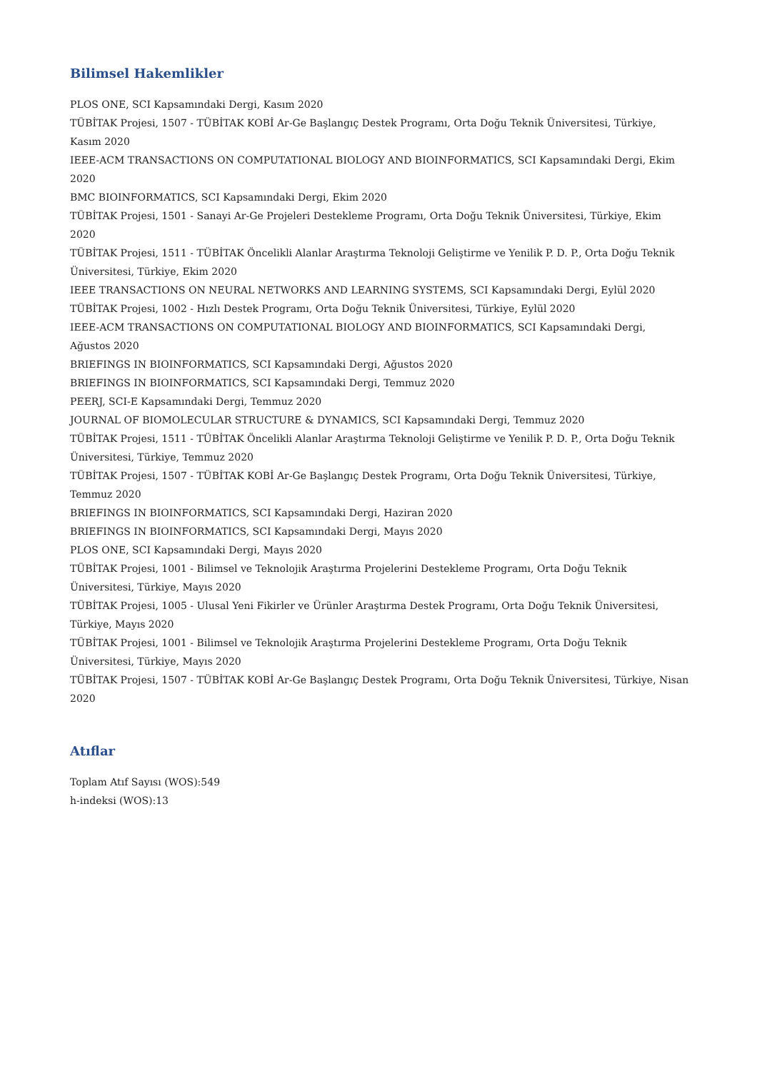Bilimsel Hakemlikler
PLOS ONE, SCI Kapsamındaki Dergi, Kasım 2020
TÜBİTAK Projesi, 1507 - TÜBİTAK KOBİ Ar-Ge Başlangıç Destek Programı, Orta Doğu Teknik Üniversitesi, Türkiye, Kasım 2020
IEEE-ACM TRANSACTIONS ON COMPUTATIONAL BIOLOGY AND BIOINFORMATICS, SCI Kapsamındaki Dergi, Ekim 2020
BMC BIOINFORMATICS, SCI Kapsamındaki Dergi, Ekim 2020
TÜBİTAK Projesi, 1501 - Sanayi Ar-Ge Projeleri Destekleme Programı, Orta Doğu Teknik Üniversitesi, Türkiye, Ekim 2020
TÜBİTAK Projesi, 1511 - TÜBİTAK Öncelikli Alanlar Araştırma Teknoloji Geliştirme ve Yenilik P. D. P., Orta Doğu Teknik Üniversitesi, Türkiye, Ekim 2020
IEEE TRANSACTIONS ON NEURAL NETWORKS AND LEARNING SYSTEMS, SCI Kapsamındaki Dergi, Eylül 2020
TÜBİTAK Projesi, 1002 - Hızlı Destek Programı, Orta Doğu Teknik Üniversitesi, Türkiye, Eylül 2020
IEEE-ACM TRANSACTIONS ON COMPUTATIONAL BIOLOGY AND BIOINFORMATICS, SCI Kapsamındaki Dergi, Ağustos 2020
BRIEFINGS IN BIOINFORMATICS, SCI Kapsamındaki Dergi, Ağustos 2020
BRIEFINGS IN BIOINFORMATICS, SCI Kapsamındaki Dergi, Temmuz 2020
PEERJ, SCI-E Kapsamındaki Dergi, Temmuz 2020
JOURNAL OF BIOMOLECULAR STRUCTURE & DYNAMICS, SCI Kapsamındaki Dergi, Temmuz 2020
TÜBİTAK Projesi, 1511 - TÜBİTAK Öncelikli Alanlar Araştırma Teknoloji Geliştirme ve Yenilik P. D. P., Orta Doğu Teknik Üniversitesi, Türkiye, Temmuz 2020
TÜBİTAK Projesi, 1507 - TÜBİTAK KOBİ Ar-Ge Başlangıç Destek Programı, Orta Doğu Teknik Üniversitesi, Türkiye, Temmuz 2020
BRIEFINGS IN BIOINFORMATICS, SCI Kapsamındaki Dergi, Haziran 2020
BRIEFINGS IN BIOINFORMATICS, SCI Kapsamındaki Dergi, Mayıs 2020
PLOS ONE, SCI Kapsamındaki Dergi, Mayıs 2020
TÜBİTAK Projesi, 1001 - Bilimsel ve Teknolojik Araştırma Projelerini Destekleme Programı, Orta Doğu Teknik Üniversitesi, Türkiye, Mayıs 2020
TÜBİTAK Projesi, 1005 - Ulusal Yeni Fikirler ve Ürünler Araştırma Destek Programı, Orta Doğu Teknik Üniversitesi, Türkiye, Mayıs 2020
TÜBİTAK Projesi, 1001 - Bilimsel ve Teknolojik Araştırma Projelerini Destekleme Programı, Orta Doğu Teknik Üniversitesi, Türkiye, Mayıs 2020
TÜBİTAK Projesi, 1507 - TÜBİTAK KOBİ Ar-Ge Başlangıç Destek Programı, Orta Doğu Teknik Üniversitesi, Türkiye, Nisan 2020
Atıflar
Toplam Atıf Sayısı (WOS):549
h-indeksi (WOS):13